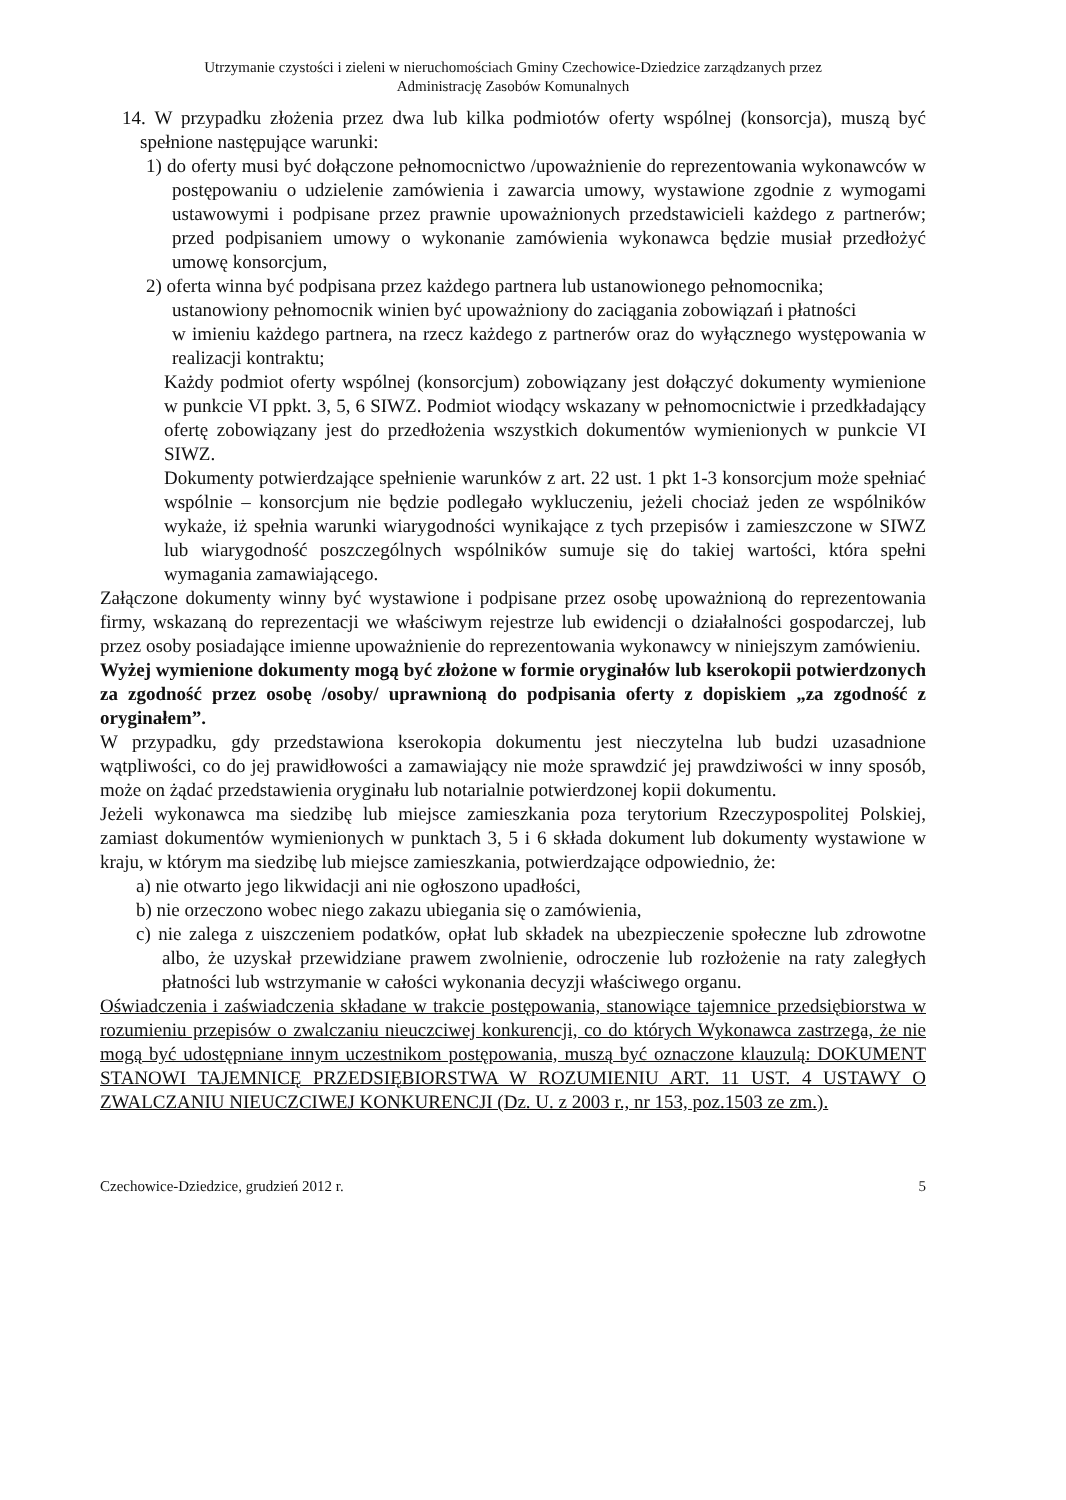Utrzymanie czystości i zieleni w nieruchomościach Gminy Czechowice-Dziedzice zarządzanych przez
Administrację Zasobów Komunalnych
14. W przypadku złożenia przez dwa lub kilka podmiotów oferty wspólnej (konsorcja), muszą być spełnione następujące warunki:
1) do oferty musi być dołączone pełnomocnictwo /upoważnienie do reprezentowania wykonawców w postępowaniu o udzielenie zamówienia i zawarcia umowy, wystawione zgodnie z wymogami ustawowymi i podpisane przez prawnie upoważnionych przedstawicieli każdego z partnerów; przed podpisaniem umowy o wykonanie zamówienia wykonawca będzie musiał przedłożyć umowę konsorcjum,
2) oferta winna być podpisana przez każdego partnera lub ustanowionego pełnomocnika;
ustanowiony pełnomocnik winien być upoważniony do zaciągania zobowiązań i płatności
w imieniu każdego partnera, na rzecz każdego z partnerów oraz do wyłącznego występowania w realizacji kontraktu;
Każdy podmiot oferty wspólnej (konsorcjum) zobowiązany jest dołączyć dokumenty wymienione w punkcie VI ppkt. 3, 5, 6 SIWZ. Podmiot wiodący wskazany w pełnomocnictwie i przedkładający ofertę zobowiązany jest do przedłożenia wszystkich dokumentów wymienionych w punkcie VI SIWZ.
Dokumenty potwierdzające spełnienie warunków z art. 22 ust. 1 pkt 1-3 konsorcjum może spełniać wspólnie – konsorcjum nie będzie podlegało wykluczeniu, jeżeli chociaż jeden ze wspólników wykaże, iż spełnia warunki wiarygodności wynikające z tych przepisów i zamieszczone w SIWZ lub wiarygodność poszczególnych wspólników sumuje się do takiej wartości, która spełni wymagania zamawiającego.
Załączone dokumenty winny być wystawione i podpisane przez osobę upoważnioną do reprezentowania firmy, wskazaną do reprezentacji we właściwym rejestrze lub ewidencji o działalności gospodarczej, lub przez osoby posiadające imienne upoważnienie do reprezentowania wykonawcy w niniejszym zamówieniu.
Wyżej wymienione dokumenty mogą być złożone w formie oryginałów lub kserokopii potwierdzonych za zgodność przez osobę /osoby/ uprawnioną do podpisania oferty z dopiskiem „za zgodność z oryginałem”.
W przypadku, gdy przedstawiona kserokopia dokumentu jest nieczytelna lub budzi uzasadnione wątpliwości, co do jej prawidłowości a zamawiający nie może sprawdzić jej prawdziwości w inny sposób, może on żądać przedstawienia oryginału lub notarialnie potwierdzonej kopii dokumentu.
Jeżeli wykonawca ma siedzibę lub miejsce zamieszkania poza terytorium Rzeczypospolitej Polskiej, zamiast dokumentów wymienionych w punktach 3, 5 i 6 składa dokument lub dokumenty wystawione w kraju, w którym ma siedzibę lub miejsce zamieszkania, potwierdzające odpowiednio, że:
a) nie otwarto jego likwidacji ani nie ogłoszono upadłości,
b) nie orzeczono wobec niego zakazu ubiegania się o zamówienia,
c) nie zalega z uiszczeniem podatków, opłat lub składek na ubezpieczenie społeczne lub zdrowotne albo, że uzyskał przewidziane prawem zwolnienie, odroczenie lub rozłożenie na raty zaległych płatności lub wstrzymanie w całości wykonania decyzji właściwego organu.
Oświadczenia i zaświadczenia składane w trakcie postępowania, stanowiące tajemnice przedsiębiorstwa w rozumieniu przepisów o zwalczaniu nieuczciwej konkurencji, co do których Wykonawca zastrzega, że nie mogą być udostępniane innym uczestnikom postępowania, muszą być oznaczone klauzulą: DOKUMENT STANOWI TAJEMNICĘ PRZEDSIĘBIORSTWA W ROZUMIENIU ART. 11 UST. 4 USTAWY O ZWALCZANIU NIEUCZCIWEJ KONKURENCJI (Dz. U. z 2003 r., nr 153, poz.1503 ze zm.).
Czechowice-Dziedzice, grudzień 2012 r. 5